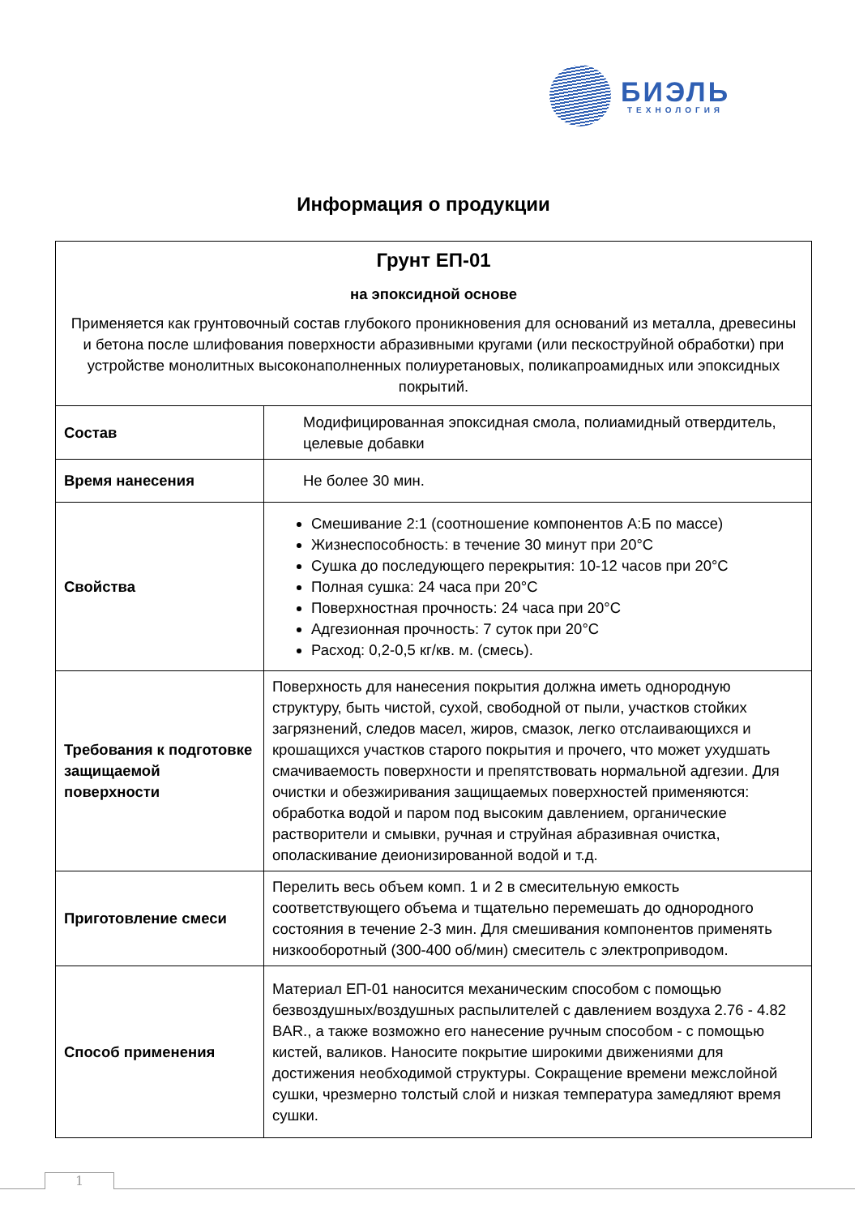БИЭЛЬ
ТЕХНОЛОГИЯ
Информация о продукции
| Грунт ЕП-01 на эпоксидной основе Применяется как грунтовочный состав глубокого проникновения для оснований из металла, древесины и бетона после шлифования поверхности абразивными кругами (или пескоструйной обработки) при устройстве монолитных высоконаполненных полиуретановых, поликапроамидных или эпоксидных покрытий. | |
| Состав | Модифицированная эпоксидная смола, полиамидный отвердитель, целевые добавки |
| Время нанесения | Не более 30 мин. |
| Свойства | Смешивание 2:1 (соотношение компонентов А:Б по массе) Жизнеспособность: в течение 30 минут при 20°С Сушка до последующего перекрытия: 10-12 часов при 20°С Полная сушка: 24 часа при 20°С Поверхностная прочность: 24 часа при 20°С Адгезионная прочность: 7 суток при 20°С Расход: 0,2-0,5 кг/кв. м. (смесь). |
| Требования к подготовке защищаемой поверхности | Поверхность для нанесения покрытия должна иметь однородную структуру, быть чистой, сухой, свободной от пыли, участков стойких загрязнений, следов масел, жиров, смазок, легко отслаивающихся и крошащихся участков старого покрытия и прочего, что может ухудшать смачиваемость поверхности и препятствовать нормальной адгезии. Для очистки и обезжиривания защищаемых поверхностей применяются: обработка водой и паром под высоким давлением, органические растворители и смывки, ручная и струйная абразивная очистка, ополаскивание деионизированной водой и т.д. |
| Приготовление смеси | Перелить весь объем комп. 1 и 2 в смесительную емкость соответствующего объема и тщательно перемешать до однородного состояния в течение 2-3 мин. Для смешивания компонентов применять низкооборотный (300-400 об/мин) смеситель с электроприводом. |
| Способ применения | Материал ЕП-01 наносится механическим способом с помощью безвоздушных/воздушных распылителей с давлением воздуха 2.76 - 4.82 BAR., а также возможно его нанесение ручным способом - с помощью кистей, валиков. Наносите покрытие широкими движениями для достижения необходимой структуры. Сокращение времени межслойной сушки, чрезмерно толстый слой и низкая температура замедляют время сушки. |
1